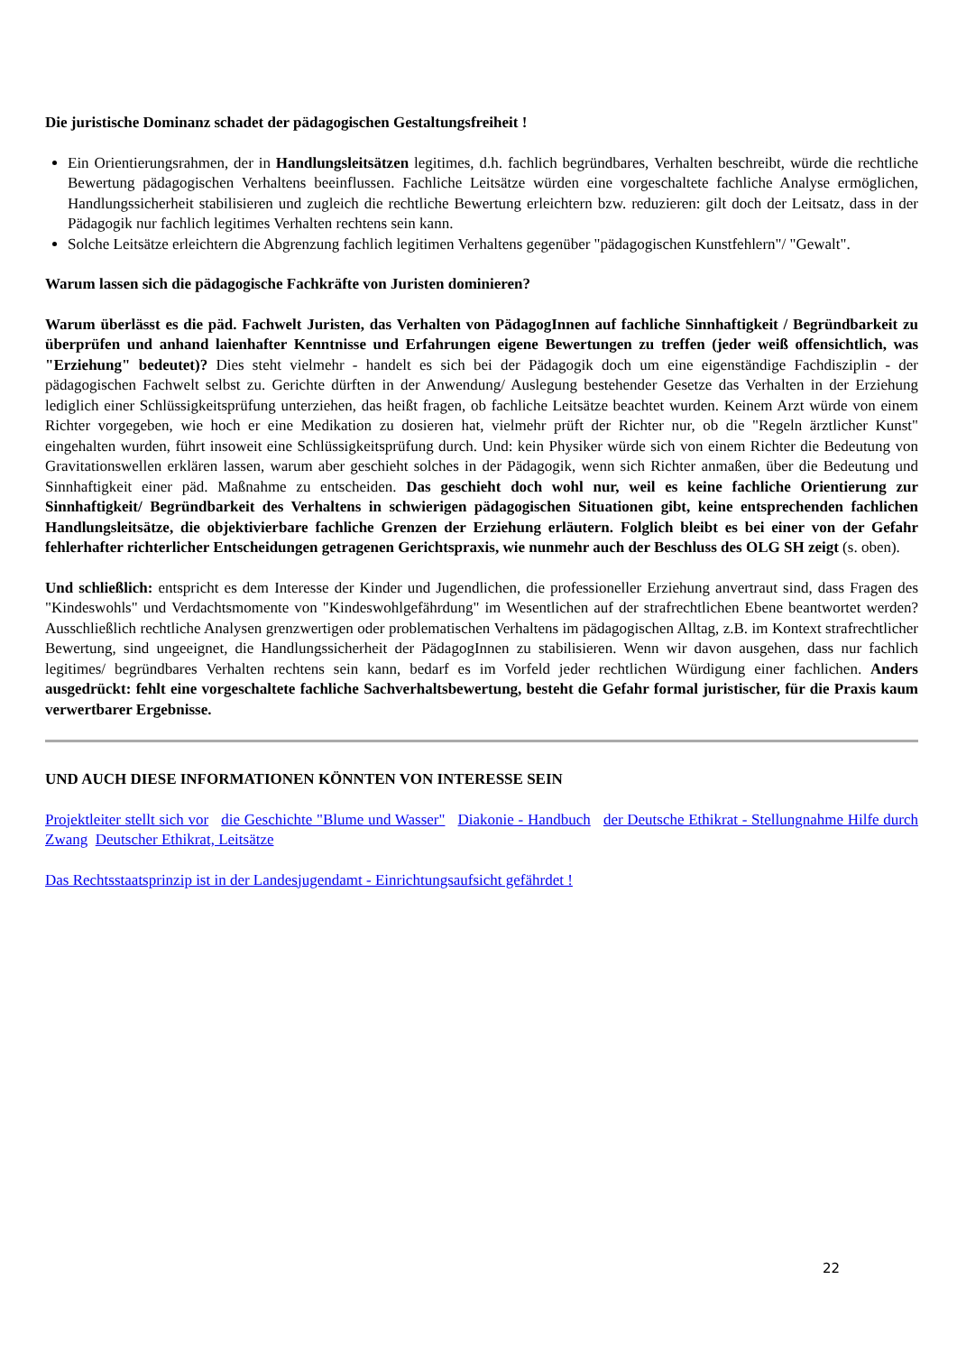Die juristische Dominanz schadet der pädagogischen Gestaltungsfreiheit !
Ein Orientierungsrahmen, der in Handlungsleitsätzen legitimes, d.h. fachlich begründbares, Verhalten beschreibt, würde die rechtliche Bewertung pädagogischen Verhaltens beeinflussen. Fachliche Leitsätze würden eine vorgeschaltete fachliche Analyse ermöglichen, Handlungssicherheit stabilisieren und zugleich die rechtliche Bewertung erleichtern bzw. reduzieren: gilt doch der Leitsatz, dass in der Pädagogik nur fachlich legitimes Verhalten rechtens sein kann.
Solche Leitsätze erleichtern die Abgrenzung fachlich legitimen Verhaltens gegenüber "pädagogischen Kunstfehlern"/ "Gewalt".
Warum lassen sich die pädagogische Fachkräfte von Juristen dominieren?
Warum überlässt es die päd. Fachwelt Juristen, das Verhalten von PädagogInnen auf fachliche Sinnhaftigkeit / Begründbarkeit zu überprüfen und anhand laienhafter Kenntnisse und Erfahrungen eigene Bewertungen zu treffen (jeder weiß offensichtlich, was "Erziehung" bedeutet)? Dies steht vielmehr - handelt es sich bei der Pädagogik doch um eine eigenständige Fachdisziplin - der pädagogischen Fachwelt selbst zu. Gerichte dürften in der Anwendung/ Auslegung bestehender Gesetze das Verhalten in der Erziehung lediglich einer Schlüssigkeitsprüfung unterziehen, das heißt fragen, ob fachliche Leitsätze beachtet wurden. Keinem Arzt würde von einem Richter vorgegeben, wie hoch er eine Medikation zu dosieren hat, vielmehr prüft der Richter nur, ob die "Regeln ärztlicher Kunst" eingehalten wurden, führt insoweit eine Schlüssigkeitsprüfung durch. Und: kein Physiker würde sich von einem Richter die Bedeutung von Gravitationswellen erklären lassen, warum aber geschieht solches in der Pädagogik, wenn sich Richter anmaßen, über die Bedeutung und Sinnhaftigkeit einer päd. Maßnahme zu entscheiden. Das geschieht doch wohl nur, weil es keine fachliche Orientierung zur Sinnhaftigkeit/ Begründbarkeit des Verhaltens in schwierigen pädagogischen Situationen gibt, keine entsprechenden fachlichen Handlungsleitsätze, die objektivierbare fachliche Grenzen der Erziehung erläutern. Folglich bleibt es bei einer von der Gefahr fehlerhafter richterlicher Entscheidungen getragenen Gerichtspraxis, wie nunmehr auch der Beschluss des OLG SH zeigt (s. oben).
Und schließlich: entspricht es dem Interesse der Kinder und Jugendlichen, die professioneller Erziehung anvertraut sind, dass Fragen des "Kindeswohls" und Verdachtsmomente von "Kindeswohlgefährdung" im Wesentlichen auf der strafrechtlichen Ebene beantwortet werden? Ausschließlich rechtliche Analysen grenzwertigen oder problematischen Verhaltens im pädagogischen Alltag, z.B. im Kontext strafrechtlicher Bewertung, sind ungeeignet, die Handlungssicherheit der PädagogInnen zu stabilisieren. Wenn wir davon ausgehen, dass nur fachlich legitimes/ begründbares Verhalten rechtens sein kann, bedarf es im Vorfeld jeder rechtlichen Würdigung einer fachlichen. Anders ausgedrückt: fehlt eine vorgeschaltete fachliche Sachverhaltsbewertung, besteht die Gefahr formal juristischer, für die Praxis kaum verwertbarer Ergebnisse.
UND AUCH DIESE INFORMATIONEN KÖNNTEN VON INTERESSE SEIN
Projektleiter stellt sich vor die Geschichte "Blume und Wasser" Diakonie - Handbuch der Deutsche Ethikrat - Stellungnahme Hilfe durch Zwang Deutscher Ethikrat, Leitsätze
Das Rechtsstaatsprinzip ist in der Landesjugendamt - Einrichtungsaufsicht gefährdet !
22